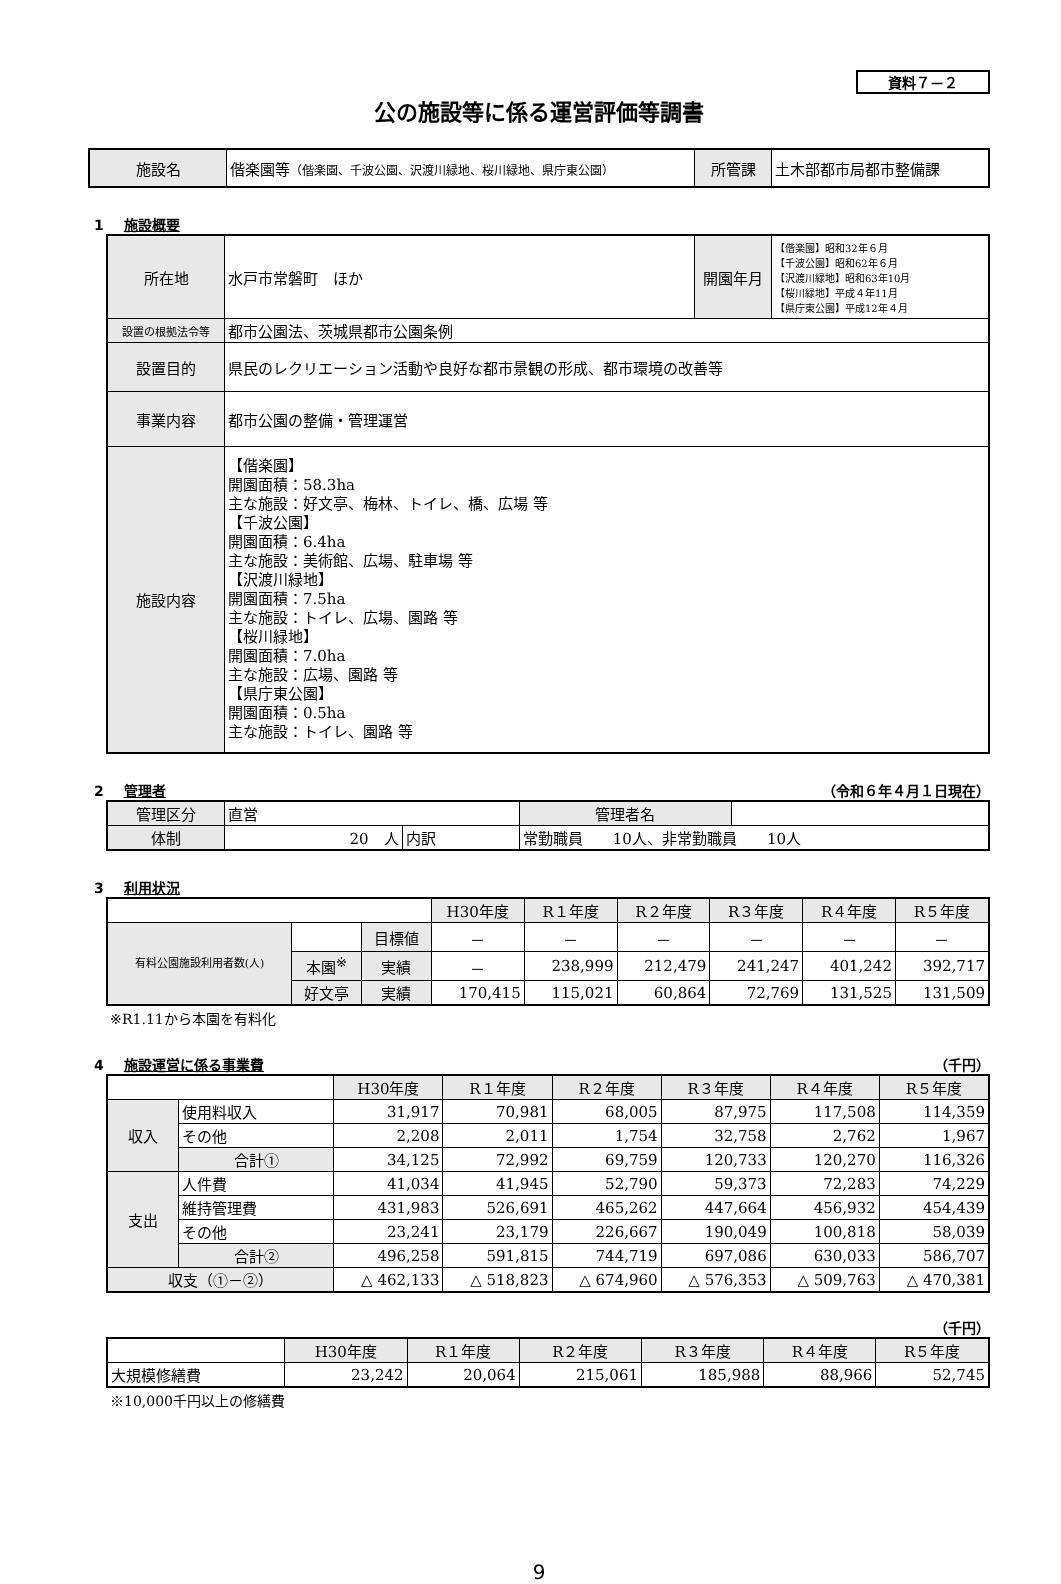資料７－２
公の施設等に係る運営評価等調書
| 施設名 | 偕楽園等 （偕楽園、千波公園、沢渡川緑地、桜川緑地、県庁東公園） | 所管課 | 土木部都市局都市整備課 |
1 施設概要
| 所在地 | 水戸市常磐町 ほか | 開園年月 | 【偕楽園】昭和32年６月 【千波公園】昭和62年６月 【沢渡川緑地】昭和63年10月 【桜川緑地】平成４年11月 【県庁東公園】平成12年４月 |
| 設置の根拠法令等 | 都市公園法、茨城県都市公園条例 | | |
| 設置目的 | 県民のレクリエーション活動や良好な都市景観の形成、都市環境の改善等 | | |
| 事業内容 | 都市公園の整備・管理運営 | | |
| 施設内容 | 【偕楽園】 開園面積：58.3ha 主な施設：好文亭、梅林、トイレ、橋、広場 等 【千波公園】 開園面積：6.4ha 主な施設：美術館、広場、駐車場 等 【沢渡川緑地】 開園面積：7.5ha 主な施設：トイレ、広場、園路 等 【桜川緑地】 開園面積：7.0ha 主な施設：広場、園路 等 【県庁東公園】 開園面積：0.5ha 主な施設：トイレ、園路 等 | | |
2 管理者 （令和６年４月１日現在）
| 管理区分 | 直営 | | | 管理者名 | |
| 体制 | 20 人 | 内訳 | 常勤職員 10人、非常勤職員 10人 | | |
3 利用状況
| | | | H30年度 | R１年度 | R２年度 | R３年度 | R４年度 | R５年度 |
| --- | --- | --- | --- | --- | --- | --- | --- | --- |
| 有料公園施設利用者数(人) | | 目標値 | － | － | － | － | － | － |
| | 本園<sup>※</sup> | 実績 | － | 238,999 | 212,479 | 241,247 | 401,242 | 392,717 |
| | 好文亭 | 実績 | 170,415 | 115,021 | 60,864 | 72,769 | 131,525 | 131,509 |
※R1.11から本園を有料化
4 施設運営に係る事業費 （千円）
| | | H30年度 | R１年度 | R２年度 | R３年度 | R４年度 | R５年度 |
| --- | --- | --- | --- | --- | --- | --- | --- |
| 収入 | 使用料収入 | 31,917 | 70,981 | 68,005 | 87,975 | 117,508 | 114,359 |
| | その他 | 2,208 | 2,011 | 1,754 | 32,758 | 2,762 | 1,967 |
| | 合計① | 34,125 | 72,992 | 69,759 | 120,733 | 120,270 | 116,326 |
| 支出 | 人件費 | 41,034 | 41,945 | 52,790 | 59,373 | 72,283 | 74,229 |
| | 維持管理費 | 431,983 | 526,691 | 465,262 | 447,664 | 456,932 | 454,439 |
| | その他 | 23,241 | 23,179 | 226,667 | 190,049 | 100,818 | 58,039 |
| | 合計② | 496,258 | 591,815 | 744,719 | 697,086 | 630,033 | 586,707 |
| 収支（①－②） | | △ 462,133 | △ 518,823 | △ 674,960 | △ 576,353 | △ 509,763 | △ 470,381 |
（千円）
| | H30年度 | R１年度 | R２年度 | R３年度 | R４年度 | R５年度 |
| --- | --- | --- | --- | --- | --- | --- |
| 大規模修繕費 | 23,242 | 20,064 | 215,061 | 185,988 | 88,966 | 52,745 |
※10,000千円以上の修繕費
9